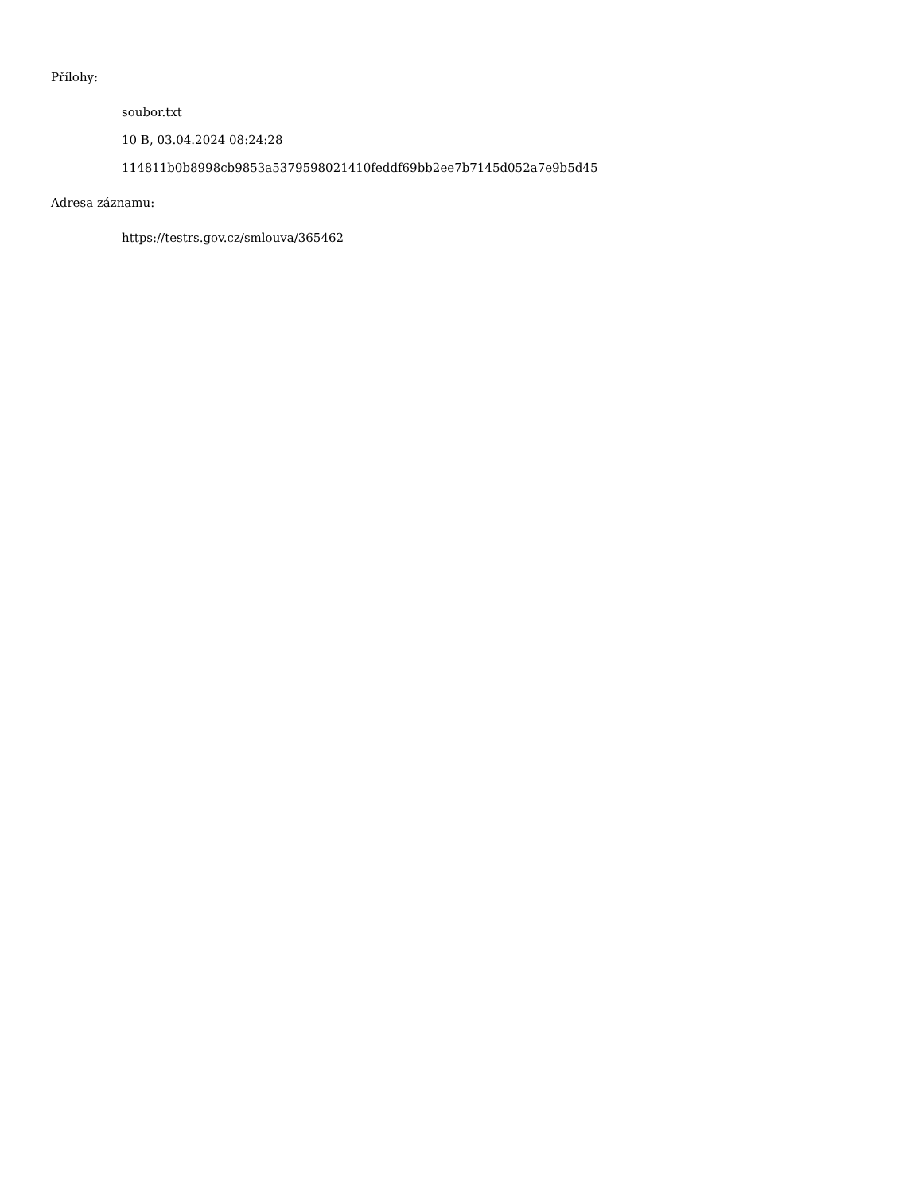Přílohy:
soubor.txt
10 B, 03.04.2024 08:24:28
114811b0b8998cb9853a5379598021410feddf69bb2ee7b7145d052a7e9b5d45
Adresa záznamu:
https://testrs.gov.cz/smlouva/365462